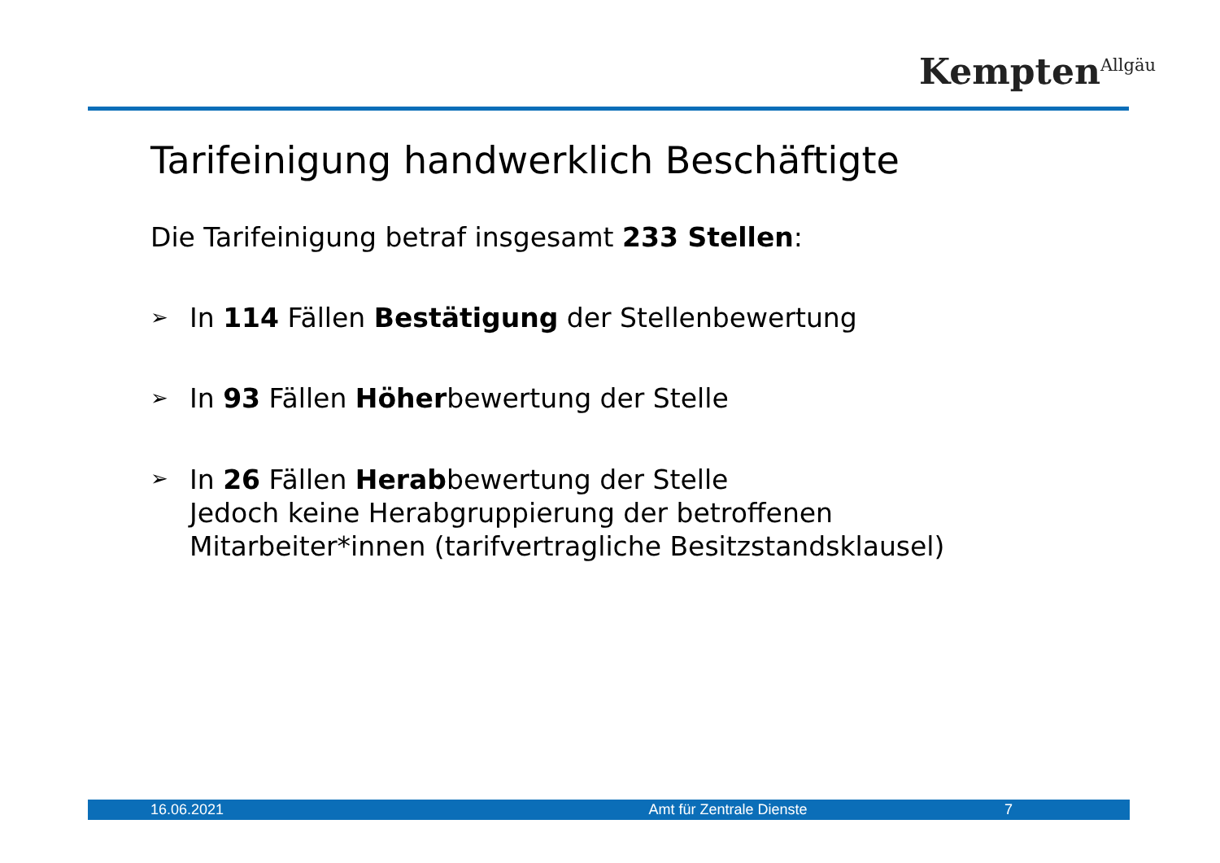Kempten<sup>Allgäu</sup>
Tarifeinigung handwerklich Beschäftigte
Die Tarifeinigung betraf insgesamt 233 Stellen:
➢ In 114 Fällen Bestätigung der Stellenbewertung
➢ In 93 Fällen Höherbewertung der Stelle
➢ In 26 Fällen Herabbewertung der Stelle
Jedoch keine Herabgruppierung der betroffenen
Mitarbeiter*innen (tarifvertragliche Besitzstandsklausel)
16.06.2021 Amt für Zentrale Dienste 7